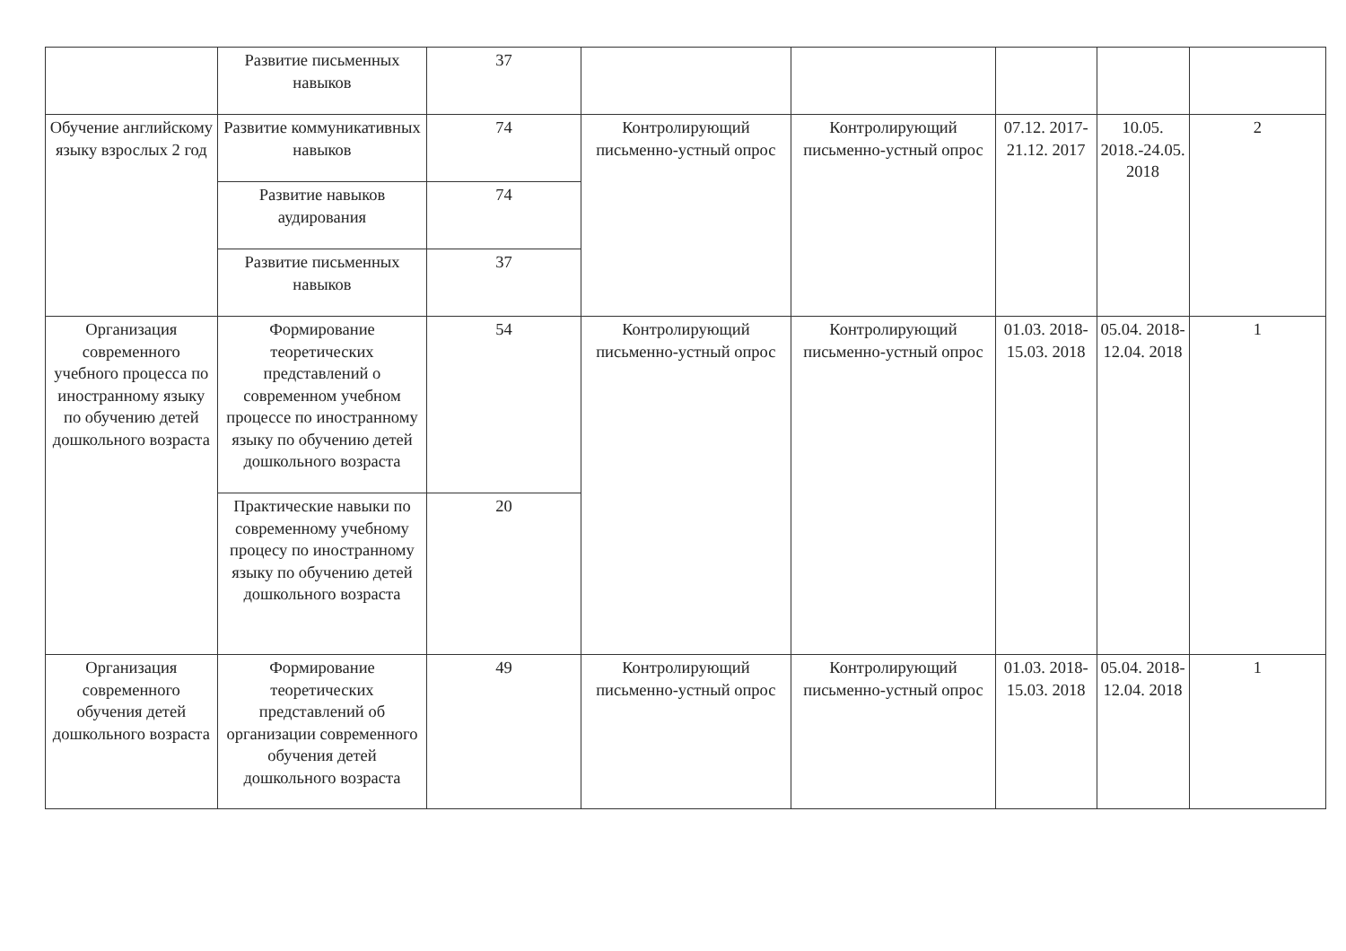| | Развитие письменных навыков | 37 | | | | | |
| Обучение английскому языку взрослых 2 год | Развитие коммуникативных навыков | 74 | Контролирующий письменно-устный опрос | Контролирующий письменно-устный опрос | 07.12. 2017-21.12. 2017 | 10.05. 2018.-24.05. 2018 | 2 |
| | Развитие навыков аудирования | 74 | | | | | |
| | Развитие письменных навыков | 37 | | | | | |
| Организация современного учебного процесса по иностранному языку по обучению детей дошкольного возраста | Формирование теоретических представлений о современном учебном процессе по иностранному языку по обучению детей дошкольного возраста | 54 | Контролирующий письменно-устный опрос | Контролирующий письменно-устный опрос | 01.03. 2018-15.03. 2018 | 05.04. 2018-12.04. 2018 | 1 |
| | Практические навыки по современному учебному процесу по иностранному языку по обучению детей дошкольного возраста | 20 | | | | | |
| Организация современного обучения детей дошкольного возраста | Формирование теоретических представлений об организации современного обучения детей дошкольного возраста | 49 | Контролирующий письменно-устный опрос | Контролирующий письменно-устный опрос | 01.03. 2018-15.03. 2018 | 05.04. 2018-12.04. 2018 | 1 |